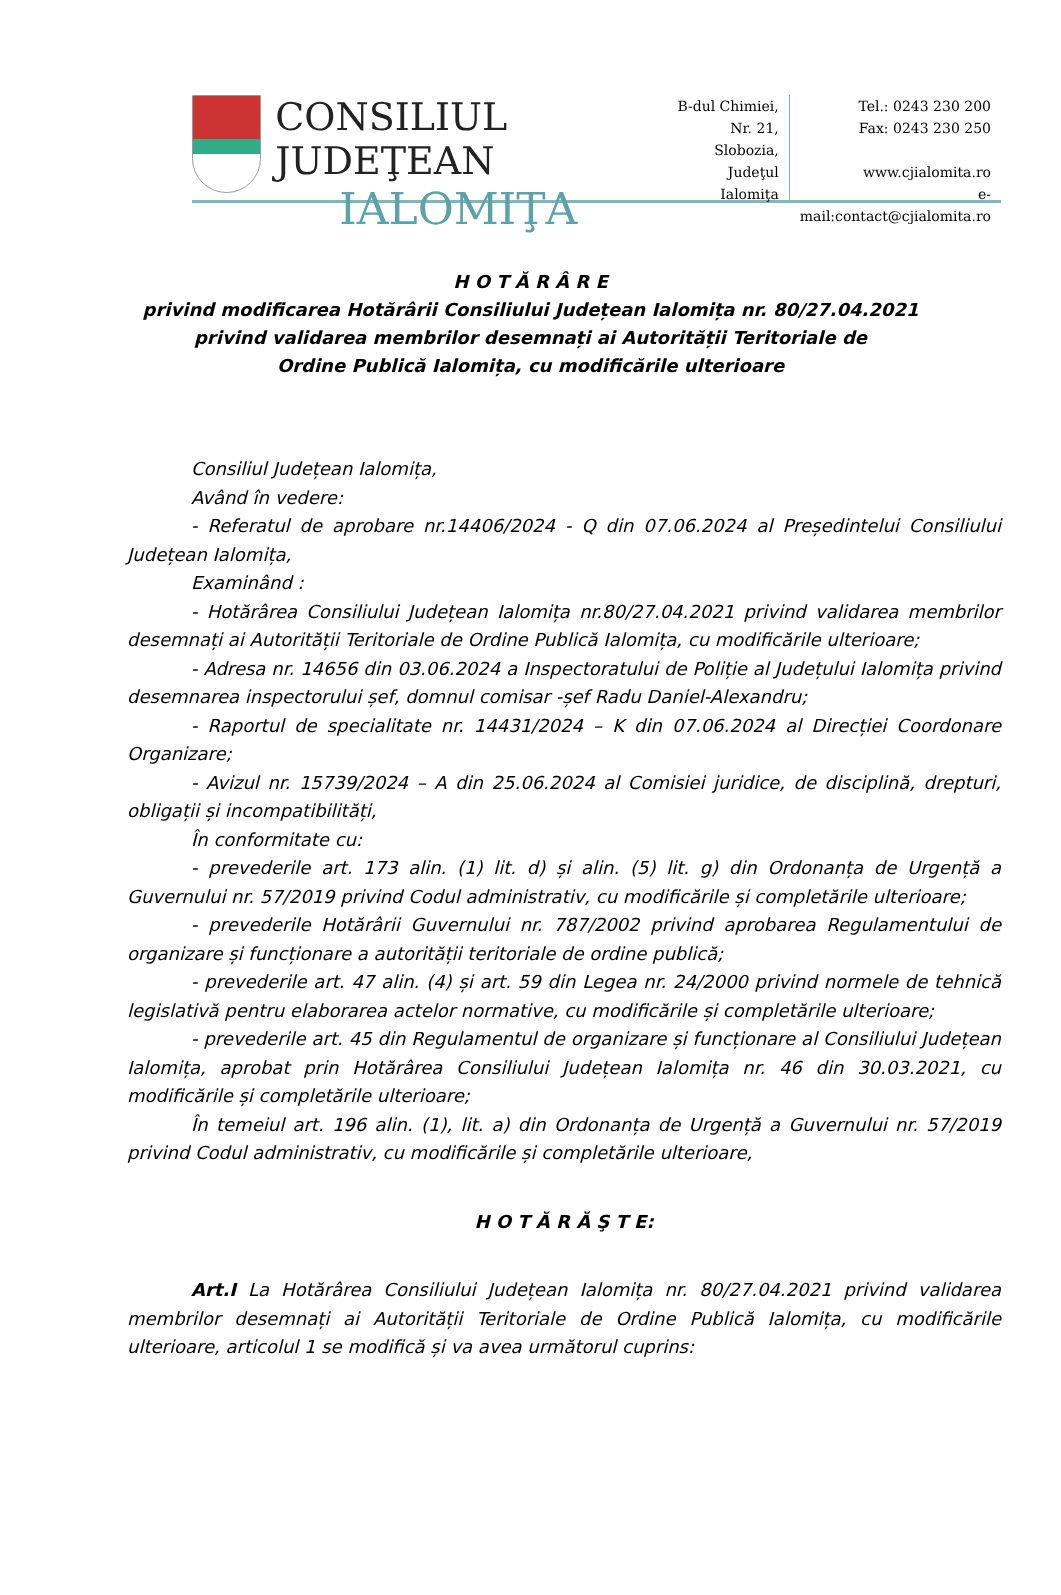CONSILIUL JUDEŢEAN
IALOMIŢA
B-dul Chimiei, Nr. 21,
Slobozia,
Judeţul Ialomiţa
Tel.: 0243 230 200
Fax: 0243 230 250
www.cjialomita.ro
e-mail:contact@cjialomita.ro
H O T Ă R Â R E
privind modificarea Hotărârii Consiliului Județean Ialomița nr. 80/27.04.2021
privind validarea membrilor desemnați ai Autorității Teritoriale de
Ordine Publică Ialomița, cu modificările ulterioare
Consiliul Județean Ialomița,
Având în vedere:
- Referatul de aprobare nr.14406/2024 - Q din 07.06.2024 al Președintelui Consiliului Județean Ialomița,
Examinând :
- Hotărârea Consiliului Județean Ialomița nr.80/27.04.2021 privind validarea membrilor desemnați ai Autorității Teritoriale de Ordine Publică Ialomița, cu modificările ulterioare;
- Adresa nr. 14656 din 03.06.2024 a Inspectoratului de Poliție al Județului Ialomița privind desemnarea inspectorului șef, domnul comisar -șef Radu Daniel-Alexandru;
- Raportul de specialitate nr. 14431/2024 – K din 07.06.2024 al Direcției Coordonare Organizare;
- Avizul nr. 15739/2024 – A din 25.06.2024 al Comisiei juridice, de disciplină, drepturi, obligații și incompatibilități,
În conformitate cu:
- prevederile art. 173 alin. (1) lit. d) și alin. (5) lit. g) din Ordonanța de Urgență a Guvernului nr. 57/2019 privind Codul administrativ, cu modificările și completările ulterioare;
- prevederile Hotărârii Guvernului nr. 787/2002 privind aprobarea Regulamentului de organizare și funcționare a autorității teritoriale de ordine publică;
- prevederile art. 47 alin. (4) și art. 59 din Legea nr. 24/2000 privind normele de tehnică legislativă pentru elaborarea actelor normative, cu modificările și completările ulterioare;
- prevederile art. 45 din Regulamentul de organizare și funcționare al Consiliului Județean Ialomița, aprobat prin Hotărârea Consiliului Județean Ialomița nr. 46 din 30.03.2021, cu modificările și completările ulterioare;
În temeiul art. 196 alin. (1), lit. a) din Ordonanța de Urgență a Guvernului nr. 57/2019 privind Codul administrativ, cu modificările și completările ulterioare,
H O T Ă R Ă Ş T E:
Art.I La Hotărârea Consiliului Județean Ialomița nr. 80/27.04.2021 privind validarea membrilor desemnați ai Autorității Teritoriale de Ordine Publică Ialomița, cu modificările ulterioare, articolul 1 se modifică și va avea următorul cuprins: